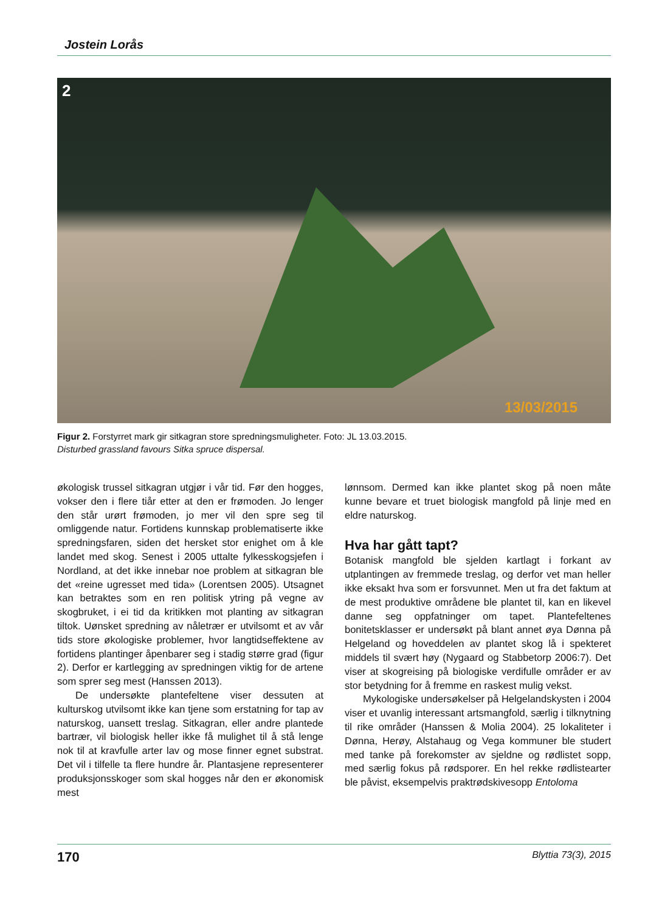Jostein Lorås
2
13/03/2015
Figur 2. Forstyrret mark gir sitkagran store spredningsmuligheter. Foto: JL 13.03.2015.
Disturbed grassland favours Sitka spruce dispersal.
økologisk trussel sitkagran utgjør i vår tid. Før den hogges, vokser den i flere tiår etter at den er frømoden. Jo lenger den står urørt frømoden, jo mer vil den spre seg til omliggende natur. Fortidens kunnskap problematiserte ikke spredningsfaren, siden det hersket stor enighet om å kle landet med skog. Senest i 2005 uttalte fylkesskogsjefen i Nordland, at det ikke innebar noe problem at sitkagran ble det «reine ugresset med tida» (Lorentsen 2005). Utsagnet kan betraktes som en ren politisk ytring på vegne av skogbruket, i ei tid da kritikken mot planting av sitkagran tiltok. Uønsket spredning av nåletrær er utvilsomt et av vår tids store økologiske problemer, hvor langtidseffektene av fortidens plantinger åpenbarer seg i stadig større grad (figur 2). Derfor er kartlegging av spredningen viktig for de artene som sprer seg mest (Hanssen 2013).
De undersøkte plantefeltene viser dessuten at kulturskog utvilsomt ikke kan tjene som erstatning for tap av naturskog, uansett treslag. Sitkagran, eller andre plantede bartrær, vil biologisk heller ikke få mulighet til å stå lenge nok til at kravfulle arter lav og mose finner egnet substrat. Det vil i tilfelle ta flere hundre år. Plantasjene representerer produksjonsskoger som skal hogges når den er økonomisk mest
lønnsom. Dermed kan ikke plantet skog på noen måte kunne bevare et truet biologisk mangfold på linje med en eldre naturskog.
Hva har gått tapt?
Botanisk mangfold ble sjelden kartlagt i forkant av utplantingen av fremmede treslag, og derfor vet man heller ikke eksakt hva som er forsvunnet. Men ut fra det faktum at de mest produktive områdene ble plantet til, kan en likevel danne seg oppfatninger om tapet. Plantefeltenes bonitetsklasser er undersøkt på blant annet øya Dønna på Helgeland og hoveddelen av plantet skog lå i spekteret middels til svært høy (Nygaard og Stabbetorp 2006:7). Det viser at skogreising på biologiske verdifulle områder er av stor betydning for å fremme en raskest mulig vekst.
Mykologiske undersøkelser på Helgelandskysten i 2004 viser et uvanlig interessant artsmangfold, særlig i tilknytning til rike områder (Hanssen & Molia 2004). 25 lokaliteter i Dønna, Herøy, Alstahaug og Vega kommuner ble studert med tanke på forekomster av sjeldne og rødlistet sopp, med særlig fokus på rødsporer. En hel rekke rødlistearter ble påvist, eksempelvis praktrødskivesopp Entoloma
170 Blyttia 73(3), 2015